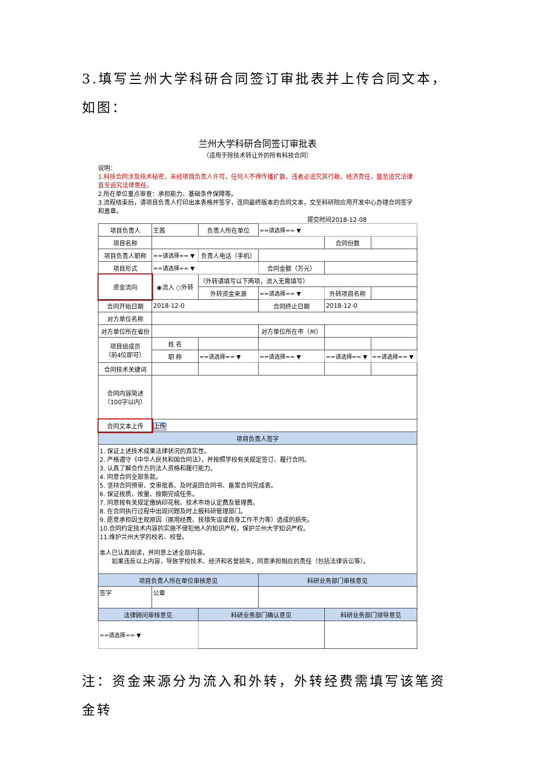3.填写兰州大学科研合同签订审批表并上传合同文本，如图：
兰州大学科研合同签订审批表
（适用于除技术转让外的所有科技合同）
说明：
1.科技合同涉及技术秘密，未经项目负责人许可，任何人不得传播扩散，违者必追究其行政、经济责任，直至追究法律直至追究法律责任。
2.所在单位重点审查：承担能力、基础条件保障等。
3.流程结束后，请项目负责人打印出本表格并签字，连同最终版本的合同文本，交至科研院应用开发中心办理合同签字和盖章。
提交时间2018-12-08
| 项目负责人 | 王茜 | 负责人所在单位 | ==请选择== ▼ | | |
| 项目名称 | | | | 合同份数 | |
| 项目负责人职称 | ==请选择== ▼ | 负责人电话（手机） | | | |
| 项目形式 | ==请选择== ▼ | | 合同金额（万元） | | |
| 资金流向 | ◉流入 ○外转 | （外转请填写以下两项，流入无需填写） | | | |
| | | 外转资金来源 | ==请选择== ▼ | 外转项目名称 | |
| 合同开始日期 | 2018-12-0 | | 合同终止日期 | 2018-12-0 | |
| 对方单位名称 | | | | | |
| 对方单位所在省份 | | | 对方单位所在市（州） | | |
| 项目组成员 （前4位即可） | 姓 名 | | | | |
| | 职 称 | ==请选择== ▼ | ==请选择== ▼ | ==请选择== ▼ | ==请选择== ▼ |
| 合同技术关键词 | | | | | |
| 合同内容简述 （100字以内） | | | | | |
| 合同文本上传 | 上传 | | | | |
| 项目负责人签字 | | | | | |
| 1. 保证上述技术成果法律状况的真实性。 2. 严格遵守《中华人民共和国合同法》，并按照学校有关规定签订、履行合同。 3. 认真了解合作方的法人资格和履行能力。 4. 同意合同全部条款。 5. 坚持合同预审、交审批表、及时返回合同书、备案合同完成表。 6. 保证按质、按量、按期完成任务。 7. 同意按有关规定缴纳印花税、技术市场认定费及管理费。 8. 在合同执行过程中出现问题及时上报科研管理部门。 9. 愿意承担因主观原因（挪用经费、技措失误或自身工作不力等）造成的损失。 10.合同约定技术内容的实施不侵犯他人的知识产权，保护兰州大学知识产权。 11.维护兰州大学的校名、校誉。 本人已认真阅读，并同意上述全部内容。 如果违反以上内容，导致学校技术、经济和名誉损失，同意承担相应的责任（包括法律诉讼等）。 | | | | | |
| 项目负责人所在单位审核意见 | | | 科研业务部门审核意见 | | |
| 签字 | 公章 | | | | |
| 法律顾问审核意见 | | 科研业务部门确认意见 | | 科研业务部门领导意见 | |
| ==请选择== ▼ | | | | | |
注：资金来源分为流入和外转，外转经费需填写该笔资金转